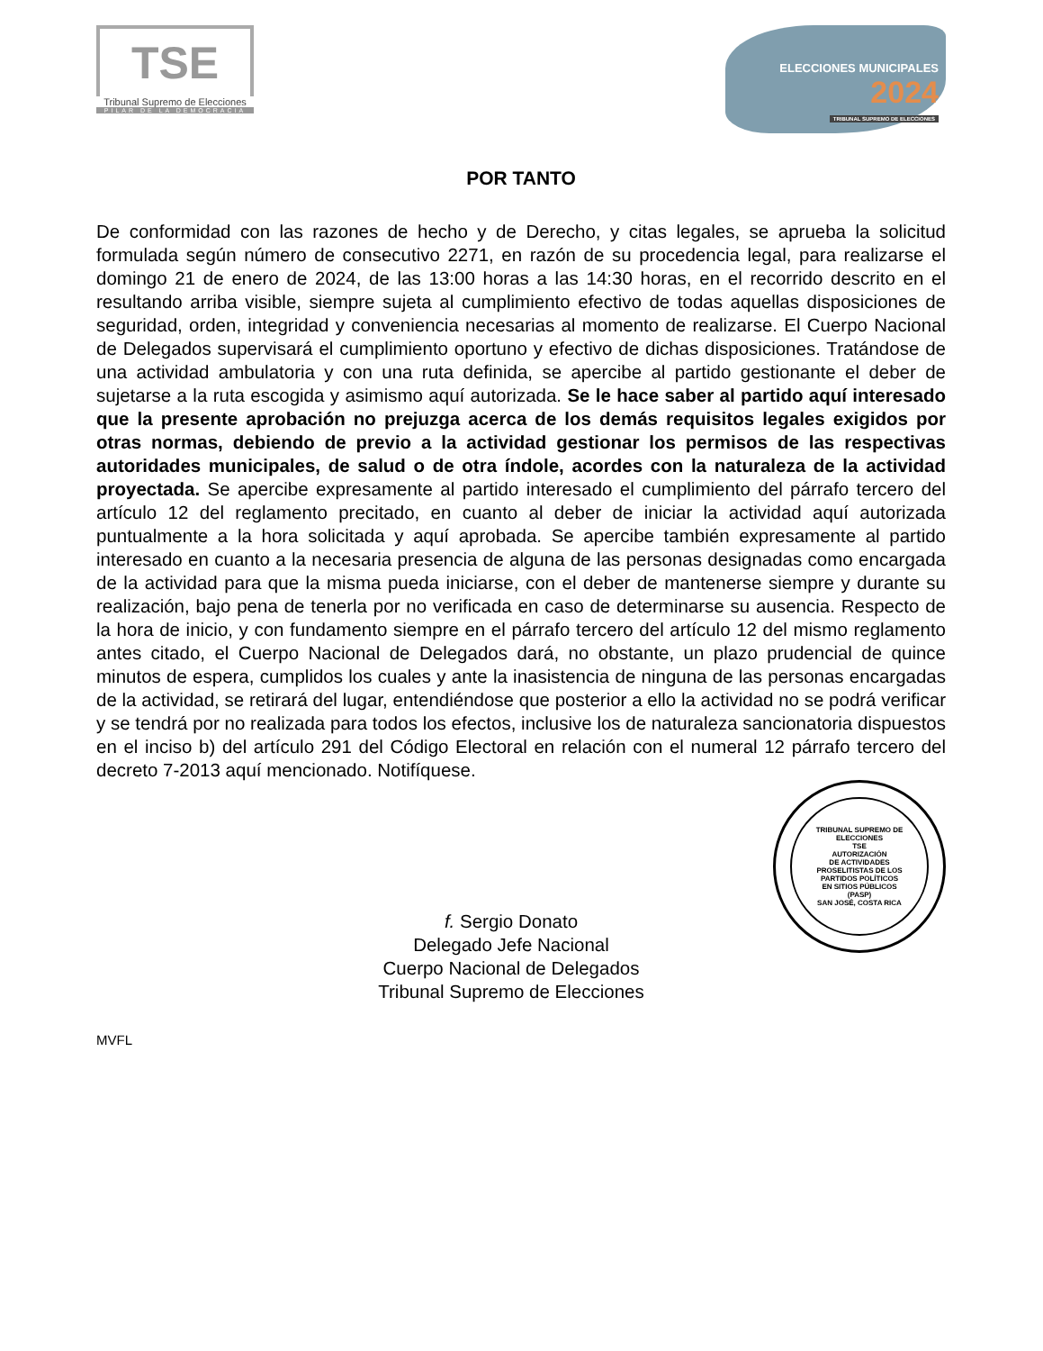TSE
Tribunal Supremo de Elecciones
PILAR DE LA DEMOCRACIA
ELECCIONES MUNICIPALES
2024
TRIBUNAL SUPREMO DE ELECCIONES
POR TANTO
De conformidad con las razones de hecho y de Derecho, y citas legales, se aprueba la solicitud formulada según número de consecutivo 2271, en razón de su procedencia legal, para realizarse el domingo 21 de enero de 2024, de las 13:00 horas a las 14:30 horas, en el recorrido descrito en el resultando arriba visible, siempre sujeta al cumplimiento efectivo de todas aquellas disposiciones de seguridad, orden, integridad y conveniencia necesarias al momento de realizarse. El Cuerpo Nacional de Delegados supervisará el cumplimiento oportuno y efectivo de dichas disposiciones. Tratándose de una actividad ambulatoria y con una ruta definida, se apercibe al partido gestionante el deber de sujetarse a la ruta escogida y asimismo aquí autorizada. Se le hace saber al partido aquí interesado que la presente aprobación no prejuzga acerca de los demás requisitos legales exigidos por otras normas, debiendo de previo a la actividad gestionar los permisos de las respectivas autoridades municipales, de salud o de otra índole, acordes con la naturaleza de la actividad proyectada. Se apercibe expresamente al partido interesado el cumplimiento del párrafo tercero del artículo 12 del reglamento precitado, en cuanto al deber de iniciar la actividad aquí autorizada puntualmente a la hora solicitada y aquí aprobada. Se apercibe también expresamente al partido interesado en cuanto a la necesaria presencia de alguna de las personas designadas como encargada de la actividad para que la misma pueda iniciarse, con el deber de mantenerse siempre y durante su realización, bajo pena de tenerla por no verificada en caso de determinarse su ausencia. Respecto de la hora de inicio, y con fundamento siempre en el párrafo tercero del artículo 12 del mismo reglamento antes citado, el Cuerpo Nacional de Delegados dará, no obstante, un plazo prudencial de quince minutos de espera, cumplidos los cuales y ante la inasistencia de ninguna de las personas encargadas de la actividad, se retirará del lugar, entendiéndose que posterior a ello la actividad no se podrá verificar y se tendrá por no realizada para todos los efectos, inclusive los de naturaleza sancionatoria dispuestos en el inciso b) del artículo 291 del Código Electoral en relación con el numeral 12 párrafo tercero del decreto 7-2013 aquí mencionado. Notifíquese.
f. Sergio Donato
Delegado Jefe Nacional
Cuerpo Nacional de Delegados
Tribunal Supremo de Elecciones
TRIBUNAL SUPREMO DE ELECCIONES
TSE
AUTORIZACIÓN
DE ACTIVIDADES
PROSELITISTAS DE LOS
PARTIDOS POLÍTICOS
EN SITIOS PÚBLICOS
(PASP)
SAN JOSÉ, COSTA RICA
MVFL